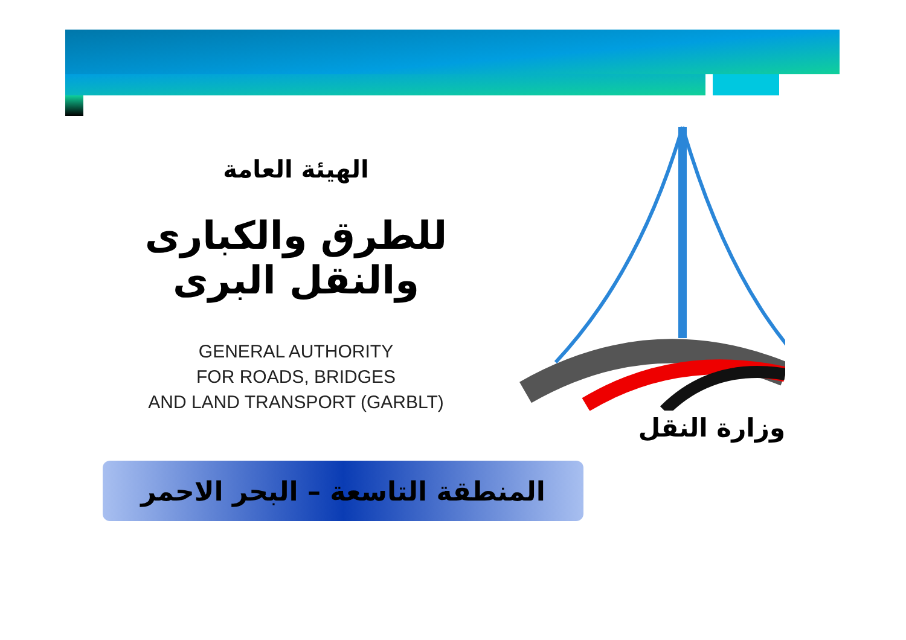الهيئة العامة
للطرق والكبارى والنقل البرى
GENERAL AUTHORITY
FOR ROADS, BRIDGES
AND LAND TRANSPORT (GARBLT)
وزارة النقل
المنطقة التاسعة – البحر الاحمر